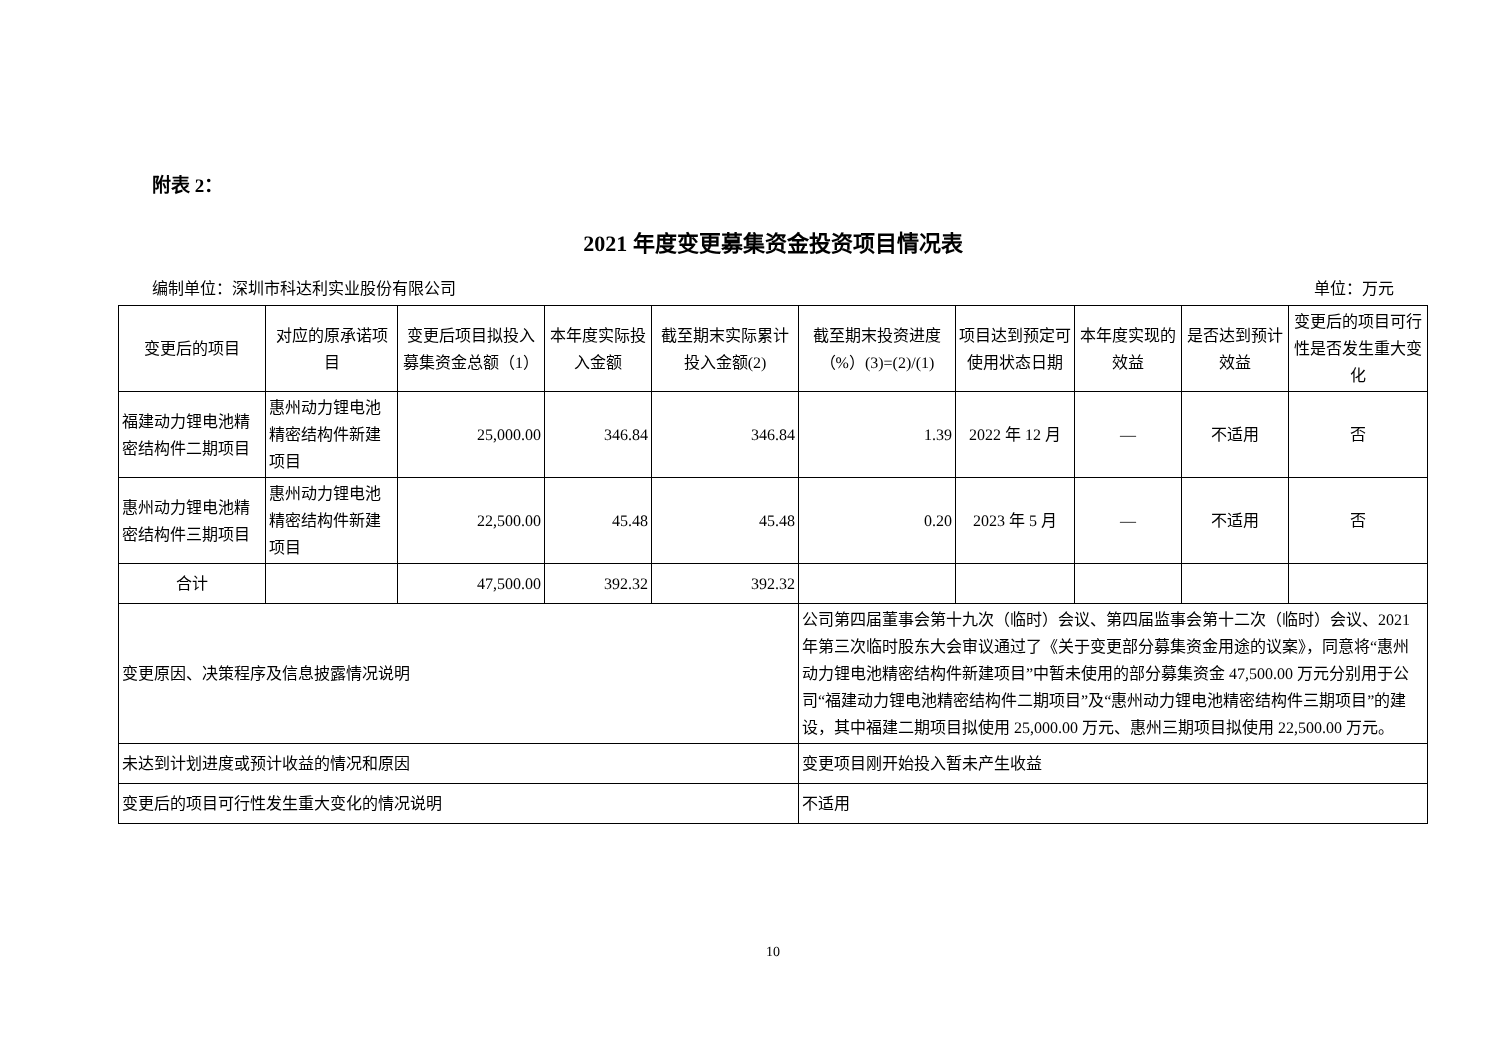附表 2：
2021 年度变更募集资金投资项目情况表
编制单位：深圳市科达利实业股份有限公司 单位：万元
| 变更后的项目 | 对应的原承诺项目 | 变更后项目拟投入募集资金总额（1） | 本年度实际投入金额 | 截至期末实际累计投入金额(2) | 截至期末投资进度（%）(3)=(2)/(1) | 项目达到预定可使用状态日期 | 本年度实现的效益 | 是否达到预计效益 | 变更后的项目可行性是否发生重大变化 |
| --- | --- | --- | --- | --- | --- | --- | --- | --- | --- |
| 福建动力锂电池精密结构件二期项目 | 惠州动力锂电池精密结构件新建项目 | 25,000.00 | 346.84 | 346.84 | 1.39 | 2022 年 12 月 | — | 不适用 | 否 |
| 惠州动力锂电池精密结构件三期项目 | 惠州动力锂电池精密结构件新建项目 | 22,500.00 | 45.48 | 45.48 | 0.20 | 2023 年 5 月 | — | 不适用 | 否 |
| 合计 | | 47,500.00 | 392.32 | 392.32 | | | | | |
| 变更原因、决策程序及信息披露情况说明 | | | | | 公司第四届董事会第十九次（临时）会议、第四届监事会第十二次（临时）会议、2021 年第三次临时股东大会审议通过了《关于变更部分募集资金用途的议案》，同意将“惠州动力锂电池精密结构件新建项目”中暂未使用的部分募集资金 47,500.00 万元分别用于公司“福建动力锂电池精密结构件二期项目”及“惠州动力锂电池精密结构件三期项目”的建设，其中福建二期项目拟使用 25,000.00 万元、惠州三期项目拟使用 22,500.00 万元。 | | | | |
| 未达到计划进度或预计收益的情况和原因 | | | | | 变更项目刚开始投入暂未产生收益 | | | | |
| 变更后的项目可行性发生重大变化的情况说明 | | | | | 不适用 | | | | |
10